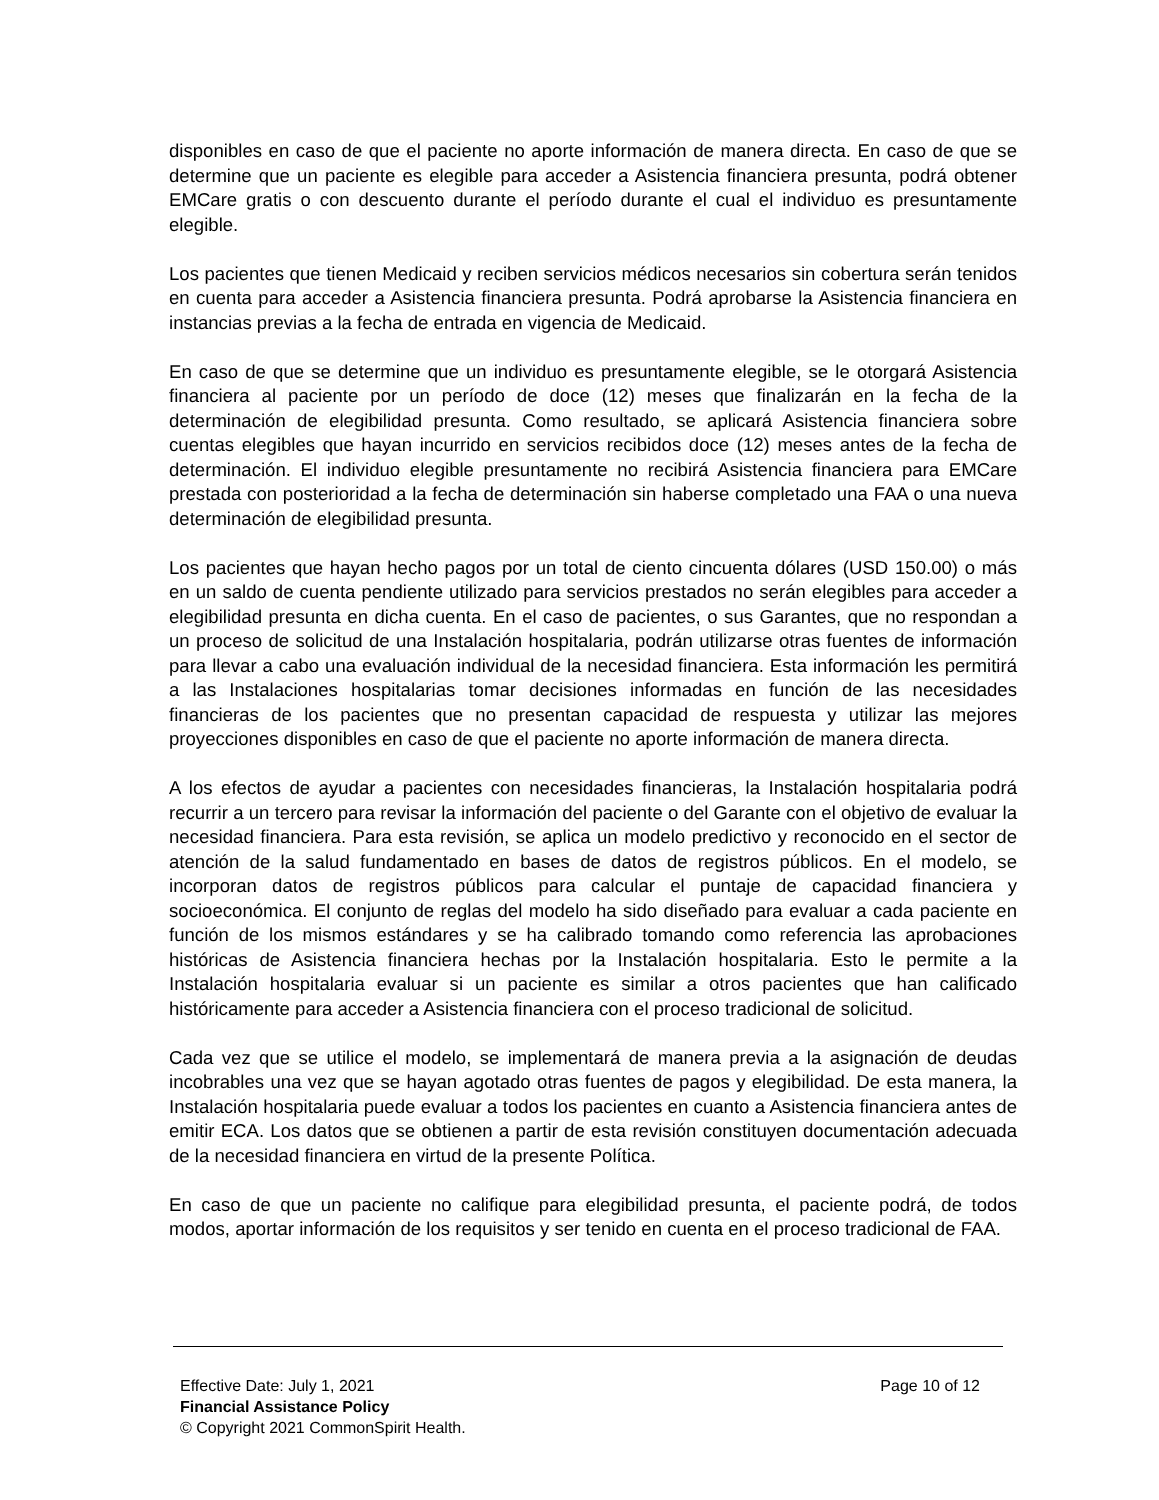disponibles en caso de que el paciente no aporte información de manera directa. En caso de que se determine que un paciente es elegible para acceder a Asistencia financiera presunta, podrá obtener EMCare gratis o con descuento durante el período durante el cual el individuo es presuntamente elegible.
Los pacientes que tienen Medicaid y reciben servicios médicos necesarios sin cobertura serán tenidos en cuenta para acceder a Asistencia financiera presunta. Podrá aprobarse la Asistencia financiera en instancias previas a la fecha de entrada en vigencia de Medicaid.
En caso de que se determine que un individuo es presuntamente elegible, se le otorgará Asistencia financiera al paciente por un período de doce (12) meses que finalizarán en la fecha de la determinación de elegibilidad presunta. Como resultado, se aplicará Asistencia financiera sobre cuentas elegibles que hayan incurrido en servicios recibidos doce (12) meses antes de la fecha de determinación. El individuo elegible presuntamente no recibirá Asistencia financiera para EMCare prestada con posterioridad a la fecha de determinación sin haberse completado una FAA o una nueva determinación de elegibilidad presunta.
Los pacientes que hayan hecho pagos por un total de ciento cincuenta dólares (USD 150.00) o más en un saldo de cuenta pendiente utilizado para servicios prestados no serán elegibles para acceder a elegibilidad presunta en dicha cuenta. En el caso de pacientes, o sus Garantes, que no respondan a un proceso de solicitud de una Instalación hospitalaria, podrán utilizarse otras fuentes de información para llevar a cabo una evaluación individual de la necesidad financiera. Esta información les permitirá a las Instalaciones hospitalarias tomar decisiones informadas en función de las necesidades financieras de los pacientes que no presentan capacidad de respuesta y utilizar las mejores proyecciones disponibles en caso de que el paciente no aporte información de manera directa.
A los efectos de ayudar a pacientes con necesidades financieras, la Instalación hospitalaria podrá recurrir a un tercero para revisar la información del paciente o del Garante con el objetivo de evaluar la necesidad financiera. Para esta revisión, se aplica un modelo predictivo y reconocido en el sector de atención de la salud fundamentado en bases de datos de registros públicos. En el modelo, se incorporan datos de registros públicos para calcular el puntaje de capacidad financiera y socioeconómica. El conjunto de reglas del modelo ha sido diseñado para evaluar a cada paciente en función de los mismos estándares y se ha calibrado tomando como referencia las aprobaciones históricas de Asistencia financiera hechas por la Instalación hospitalaria. Esto le permite a la Instalación hospitalaria evaluar si un paciente es similar a otros pacientes que han calificado históricamente para acceder a Asistencia financiera con el proceso tradicional de solicitud.
Cada vez que se utilice el modelo, se implementará de manera previa a la asignación de deudas incobrables una vez que se hayan agotado otras fuentes de pagos y elegibilidad. De esta manera, la Instalación hospitalaria puede evaluar a todos los pacientes en cuanto a Asistencia financiera antes de emitir ECA. Los datos que se obtienen a partir de esta revisión constituyen documentación adecuada de la necesidad financiera en virtud de la presente Política.
En caso de que un paciente no califique para elegibilidad presunta, el paciente podrá, de todos modos, aportar información de los requisitos y ser tenido en cuenta en el proceso tradicional de FAA.
Effective Date: July 1, 2021 Page 10 of 12
Financial Assistance Policy
© Copyright 2021 CommonSpirit Health.